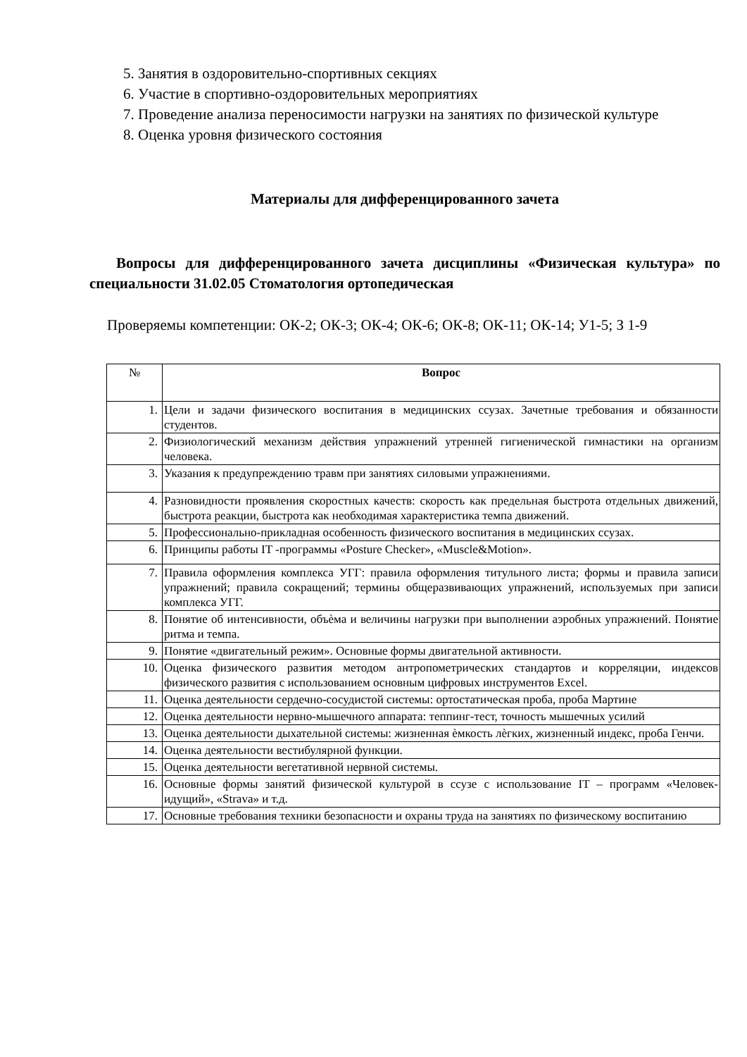5. Занятия в оздоровительно-спортивных секциях
6. Участие в спортивно-оздоровительных мероприятиях
7. Проведение анализа переносимости нагрузки на занятиях по физической культуре
8. Оценка уровня физического состояния
Материалы для дифференцированного зачета
Вопросы для дифференцированного зачета дисциплины «Физическая культура» по специальности 31.02.05 Стоматология ортопедическая
Проверяемы компетенции: ОК-2; ОК-3; ОК-4; ОК-6; ОК-8; ОК-11; ОК-14; У1-5; З 1-9
| № | Вопрос |
| --- | --- |
| 1. | Цели и задачи физического воспитания в медицинских ссузах. Зачетные требования и обязанности студентов. |
| 2. | Физиологический механизм действия упражнений утренней гигиенической гимнастики на организм человека. |
| 3. | Указания к предупреждению травм при занятиях силовыми упражнениями. |
| 4. | Разновидности проявления скоростных качеств: скорость как предельная быстрота отдельных движений, быстрота реакции, быстрота как необходимая характеристика темпа движений. |
| 5. | Профессионально-прикладная особенность физического воспитания в медицинских ссузах. |
| 6. | Принципы работы IT -программы «Posture Checker», «Muscle&Motion». |
| 7. | Правила оформления комплекса УГГ: правила оформления титульного листа; формы и правила записи упражнений; правила сокращений; термины общеразвивающих упражнений, используемых при записи комплекса УГГ. |
| 8. | Понятие об интенсивности, объѐма и величины нагрузки при выполнении аэробных упражнений. Понятие ритма и темпа. |
| 9. | Понятие «двигательный режим». Основные формы двигательной активности. |
| 10. | Оценка физического развития методом антропометрических стандартов и корреляции, индексов физического развития с использованием основным цифровых инструментов Excel. |
| 11. | Оценка деятельности сердечно-сосудистой системы: ортостатическая проба, проба Мартине |
| 12. | Оценка деятельности нервно-мышечного аппарата: теппинг-тест, точность мышечных усилий |
| 13. | Оценка деятельности дыхательной системы: жизненная ѐмкость лѐгких, жизненный индекс, проба Генчи. |
| 14. | Оценка деятельности вестибулярной функции. |
| 15. | Оценка деятельности вегетативной нервной системы. |
| 16. | Основные формы занятий физической культурой в ссузе с использование IT – программ «Человек-идущий», «Strava» и т.д. |
| 17. | Основные требования техники безопасности и охраны труда на занятиях по физическому воспитанию |